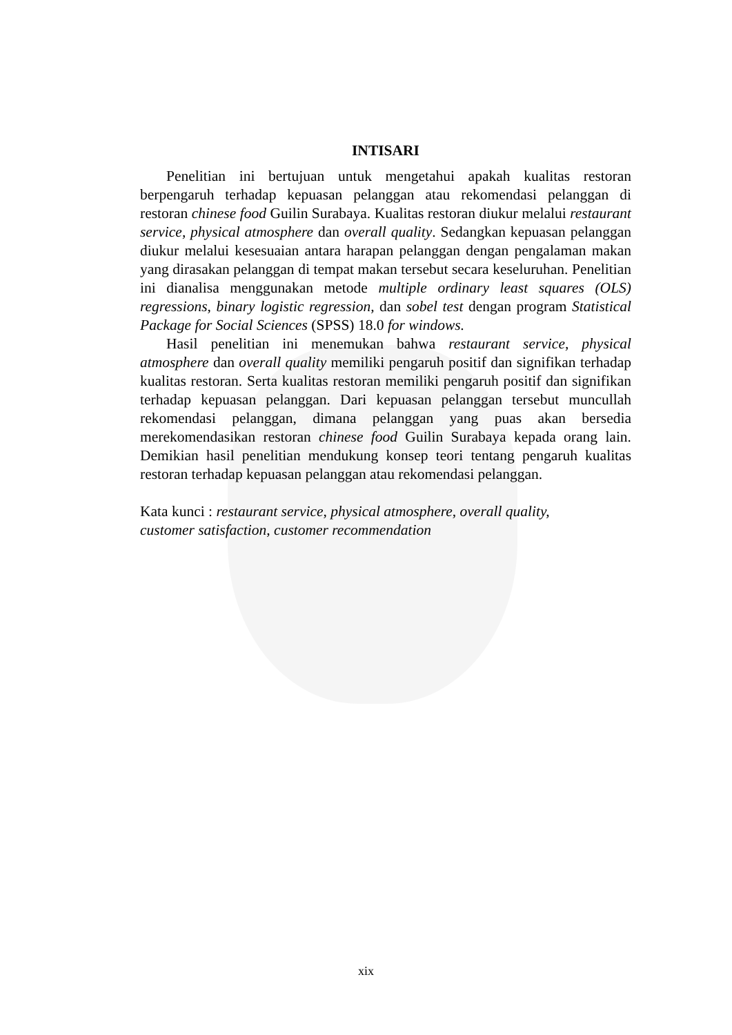INTISARI
Penelitian ini bertujuan untuk mengetahui apakah kualitas restoran berpengaruh terhadap kepuasan pelanggan atau rekomendasi pelanggan di restoran chinese food Guilin Surabaya. Kualitas restoran diukur melalui restaurant service, physical atmosphere dan overall quality. Sedangkan kepuasan pelanggan diukur melalui kesesuaian antara harapan pelanggan dengan pengalaman makan yang dirasakan pelanggan di tempat makan tersebut secara keseluruhan. Penelitian ini dianalisa menggunakan metode multiple ordinary least squares (OLS) regressions, binary logistic regression, dan sobel test dengan program Statistical Package for Social Sciences (SPSS) 18.0 for windows.
Hasil penelitian ini menemukan bahwa restaurant service, physical atmosphere dan overall quality memiliki pengaruh positif dan signifikan terhadap kualitas restoran. Serta kualitas restoran memiliki pengaruh positif dan signifikan terhadap kepuasan pelanggan. Dari kepuasan pelanggan tersebut muncullah rekomendasi pelanggan, dimana pelanggan yang puas akan bersedia merekomendasikan restoran chinese food Guilin Surabaya kepada orang lain. Demikian hasil penelitian mendukung konsep teori tentang pengaruh kualitas restoran terhadap kepuasan pelanggan atau rekomendasi pelanggan.
Kata kunci : restaurant service, physical atmosphere, overall quality,
customer satisfaction, customer recommendation
xix